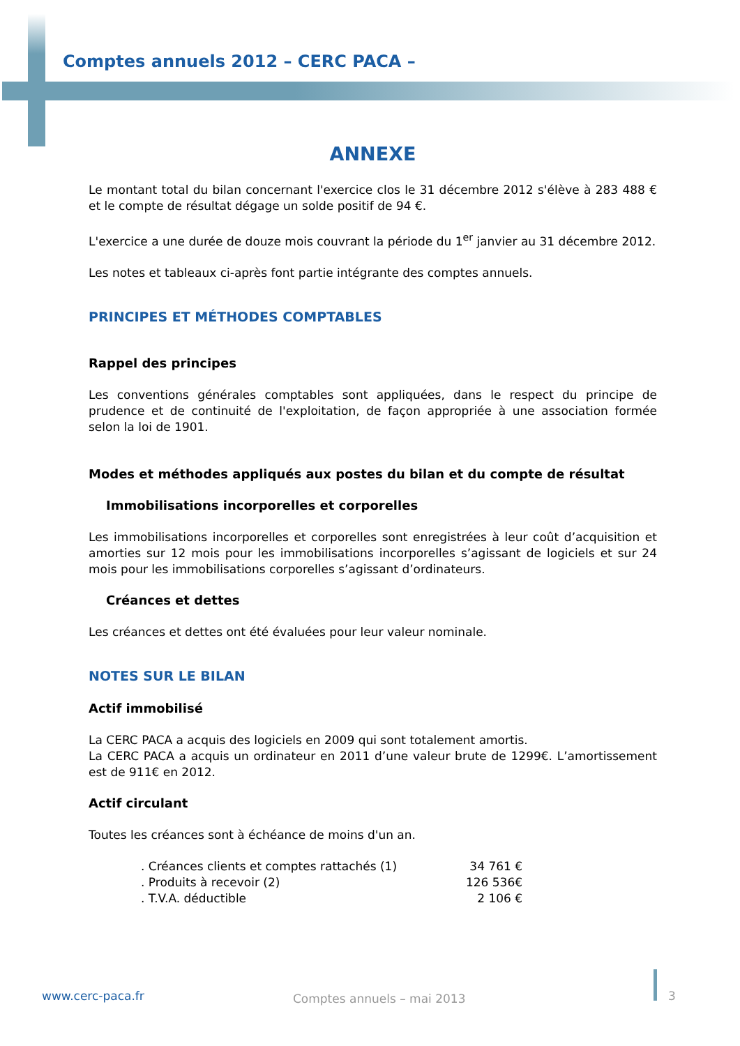Comptes annuels 2012 – CERC PACA –
ANNEXE
Le montant total du bilan concernant l'exercice clos le 31 décembre 2012 s'élève à 283 488 € et le compte de résultat dégage un solde positif de 94 €.
L'exercice a une durée de douze mois couvrant la période du 1<sup>er</sup> janvier au 31 décembre 2012.
Les notes et tableaux ci-après font partie intégrante des comptes annuels.
PRINCIPES ET MÉTHODES COMPTABLES
Rappel des principes
Les conventions générales comptables sont appliquées, dans le respect du principe de prudence et de continuité de l'exploitation, de façon appropriée à une association formée selon la loi de 1901.
Modes et méthodes appliqués aux postes du bilan et du compte de résultat
Immobilisations incorporelles et corporelles
Les immobilisations incorporelles et corporelles sont enregistrées à leur coût d’acquisition et amorties sur 12 mois pour les immobilisations incorporelles s’agissant de logiciels et sur 24 mois pour les immobilisations corporelles s’agissant d’ordinateurs.
Créances et dettes
Les créances et dettes ont été évaluées pour leur valeur nominale.
NOTES SUR LE BILAN
Actif immobilisé
La CERC PACA a acquis des logiciels en 2009 qui sont totalement amortis.
La CERC PACA a acquis un ordinateur en 2011 d’une valeur brute de 1299€. L’amortissement est de 911€ en 2012.
Actif circulant
Toutes les créances sont à échéance de moins d'un an.
| . Créances clients et comptes rattachés (1) | 34 761 € |
| . Produits à recevoir (2) | 126 536€ |
| . T.V.A. déductible | 2 106 € |
www.cerc-paca.fr Comptes annuels – mai 2013 3